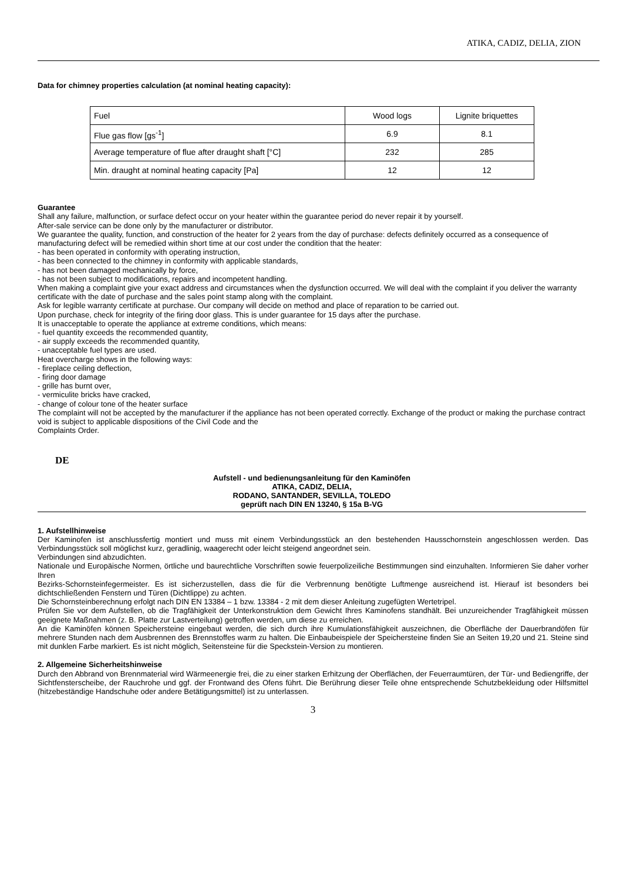ATIKA, CADIZ, DELIA, ZION
Data for chimney properties calculation (at nominal heating capacity):
| Fuel | Wood logs | Lignite briquettes |
| Flue gas flow [gs<sup>-1</sup>] | 6.9 | 8.1 |
| Average temperature of flue after draught shaft [°C] | 232 | 285 |
| Min. draught at nominal heating capacity [Pa] | 12 | 12 |
Guarantee
Shall any failure, malfunction, or surface defect occur on your heater within the guarantee period do never repair it by yourself.
After-sale service can be done only by the manufacturer or distributor.
We guarantee the quality, function, and construction of the heater for 2 years from the day of purchase: defects definitely occurred as a consequence of manufacturing defect will be remedied within short time at our cost under the condition that the heater:
- has been operated in conformity with operating instruction,
- has been connected to the chimney in conformity with applicable standards,
- has not been damaged mechanically by force,
- has not been subject to modifications, repairs and incompetent handling.
When making a complaint give your exact address and circumstances when the dysfunction occurred. We will deal with the complaint if you deliver the warranty certificate with the date of purchase and the sales point stamp along with the complaint.
Ask for legible warranty certificate at purchase. Our company will decide on method and place of reparation to be carried out.
Upon purchase, check for integrity of the firing door glass. This is under guarantee for 15 days after the purchase.
It is unacceptable to operate the appliance at extreme conditions, which means:
- fuel quantity exceeds the recommended quantity,
- air supply exceeds the recommended quantity,
- unacceptable fuel types are used.
Heat overcharge shows in the following ways:
- fireplace ceiling deflection,
- firing door damage
- grille has burnt over,
- vermiculite bricks have cracked,
- change of colour tone of the heater surface
The complaint will not be accepted by the manufacturer if the appliance has not been operated correctly. Exchange of the product or making the purchase contract void is subject to applicable dispositions of the Civil Code and the
Complaints Order.
DE
Aufstell - und bedienungsanleitung für den Kaminöfen
ATIKA, CADIZ, DELIA,
RODANO, SANTANDER, SEVILLA, TOLEDO
geprüft nach DIN EN 13240, § 15a B-VG
1. Aufstellhinweise
Der Kaminofen ist anschlussfertig montiert und muss mit einem Verbindungsstück an den bestehenden Hausschornstein angeschlossen werden. Das Verbindungsstück soll möglichst kurz, geradlinig, waagerecht oder leicht steigend angeordnet sein.
Verbindungen sind abzudichten.
Nationale und Europäische Normen, örtliche und baurechtliche Vorschriften sowie feuerpolizeiliche Bestimmungen sind einzuhalten. Informieren Sie daher vorher Ihren
Bezirks-Schornsteinfegermeister. Es ist sicherzustellen, dass die für die Verbrennung benötigte Luftmenge ausreichend ist. Hierauf ist besonders bei dichtschließenden Fenstern und Türen (Dichtlippe) zu achten.
Die Schornsteinberechnung erfolgt nach DIN EN 13384 – 1 bzw. 13384 - 2 mit dem dieser Anleitung zugefügten Wertetripel.
Prüfen Sie vor dem Aufstellen, ob die Tragfähigkeit der Unterkonstruktion dem Gewicht Ihres Kaminofens standhält. Bei unzureichender Tragfähigkeit müssen geeignete Maßnahmen (z. B. Platte zur Lastverteilung) getroffen werden, um diese zu erreichen.
An die Kaminöfen können Speichersteine eingebaut werden, die sich durch ihre Kumulationsfähigkeit auszeichnen, die Oberfläche der Dauerbrandöfen für mehrere Stunden nach dem Ausbrennen des Brennstoffes warm zu halten. Die Einbaubeispiele der Speichersteine finden Sie an Seiten 19,20 und 21. Steine sind mit dunklen Farbe markiert. Es ist nicht möglich, Seitensteine für die Speckstein-Version zu montieren.
2. Allgemeine Sicherheitshinweise
Durch den Abbrand von Brennmaterial wird Wärmeenergie frei, die zu einer starken Erhitzung der Oberflächen, der Feuerraumtüren, der Tür- und Bediengriffe, der Sichtfensterscheibe, der Rauchrohe und ggf. der Frontwand des Ofens führt. Die Berührung dieser Teile ohne entsprechende Schutzbekleidung oder Hilfsmittel (hitzebeständige Handschuhe oder andere Betätigungsmittel) ist zu unterlassen.
3